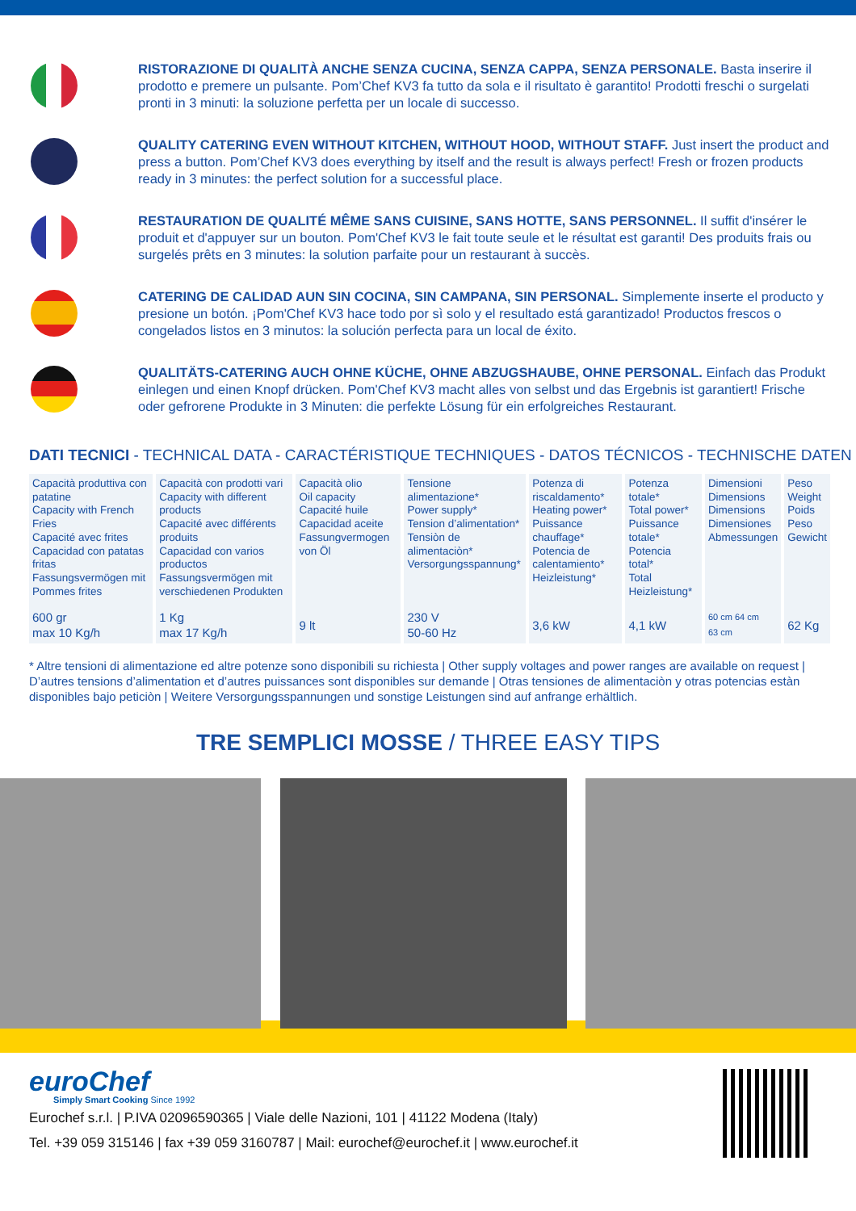RISTORAZIONE DI QUALITÀ ANCHE SENZA CUCINA, SENZA CAPPA, SENZA PERSONALE. Basta inserire il prodotto e premere un pulsante. Pom’Chef KV3 fa tutto da sola e il risultato è garantito! Prodotti freschi o surgelati pronti in 3 minuti: la soluzione perfetta per un locale di successo.
QUALITY CATERING EVEN WITHOUT KITCHEN, WITHOUT HOOD, WITHOUT STAFF. Just insert the product and press a button. Pom’Chef KV3 does everything by itself and the result is always perfect! Fresh or frozen products ready in 3 minutes: the perfect solution for a successful place.
RESTAURATION DE QUALITÉ MÊME SANS CUISINE, SANS HOTTE, SANS PERSONNEL. Il suffit d'insérer le produit et d'appuyer sur un bouton. Pom'Chef KV3 le fait toute seule et le résultat est garanti! Des produits frais ou surgelés prêts en 3 minutes: la solution parfaite pour un restaurant à succès.
CATERING DE CALIDAD AUN SIN COCINA, SIN CAMPANA, SIN PERSONAL. Simplemente inserte el producto y presione un botón. ¡Pom'Chef KV3 hace todo por sì solo y el resultado está garantizado! Productos frescos o congelados listos en 3 minutos: la solución perfecta para un local de éxito.
QUALITÄTS-CATERING AUCH OHNE KÜCHE, OHNE ABZUGSHAUBE, OHNE PERSONAL. Einfach das Produkt einlegen und einen Knopf drücken. Pom'Chef KV3 macht alles von selbst und das Ergebnis ist garantiert! Frische oder gefrorene Produkte in 3 Minuten: die perfekte Lösung für ein erfolgreiches Restaurant.
DATI TECNICI - TECHNICAL DATA - CARACTÉRISTIQUE TECHNIQUES - DATOS TÉCNICOS - TECHNISCHE DATEN
| Capacità produttiva con patatine Capacity with French Fries Capacité avec frites Capacidad con patatas fritas Fassungsvermögen mit Pommes frites | Capacità con prodotti vari Capacity with different products Capacité avec différents produits Capacidad con varios productos Fassungsvermögen mit verschiedenen Produkten | Capacità olio Oil capacity Capacité huile Capacidad aceite Fassungvermogen von Öl | Tensione alimentazione* Power supply* Tension d’alimentation* Tensiòn de alimentaciòn* Versorgungsspannung* | Potenza di riscaldamento* Heating power* Puissance chauffage* Potencia de calentamiento* Heizleistung* | Potenza totale* Total power* Puissance totale* Potencia total* Total Heizleistung* | Dimensioni Dimensions Dimensions Dimensiones Abmessungen | Peso Weight Poids Peso Gewicht |
| 600 gr max 10 Kg/h | 1 Kg max 17 Kg/h | 9 lt | 230 V 50-60 Hz | 3,6 kW | 4,1 kW | 60 cm 64 cm 63 cm | 62 Kg |
* Altre tensioni di alimentazione ed altre potenze sono disponibili su richiesta | Other supply voltages and power ranges are available on request | D’autres tensions d’alimentation et d’autres puissances sont disponibles sur demande | Otras tensiones de alimentaciòn y otras potencias estàn disponibles bajo peticiòn | Weitere Versorgungsspannungen und sonstige Leistungen sind auf anfrange erhältlich.
TRE SEMPLICI MOSSE / THREE EASY TIPS
euroChef
Simply Smart Cooking Since 1992
Eurochef s.r.l. | P.IVA 02096590365 | Viale delle Nazioni, 101 | 41122 Modena (Italy)
Tel. +39 059 315146 | fax +39 059 3160787 | Mail: eurochef@eurochef.it | www.eurochef.it